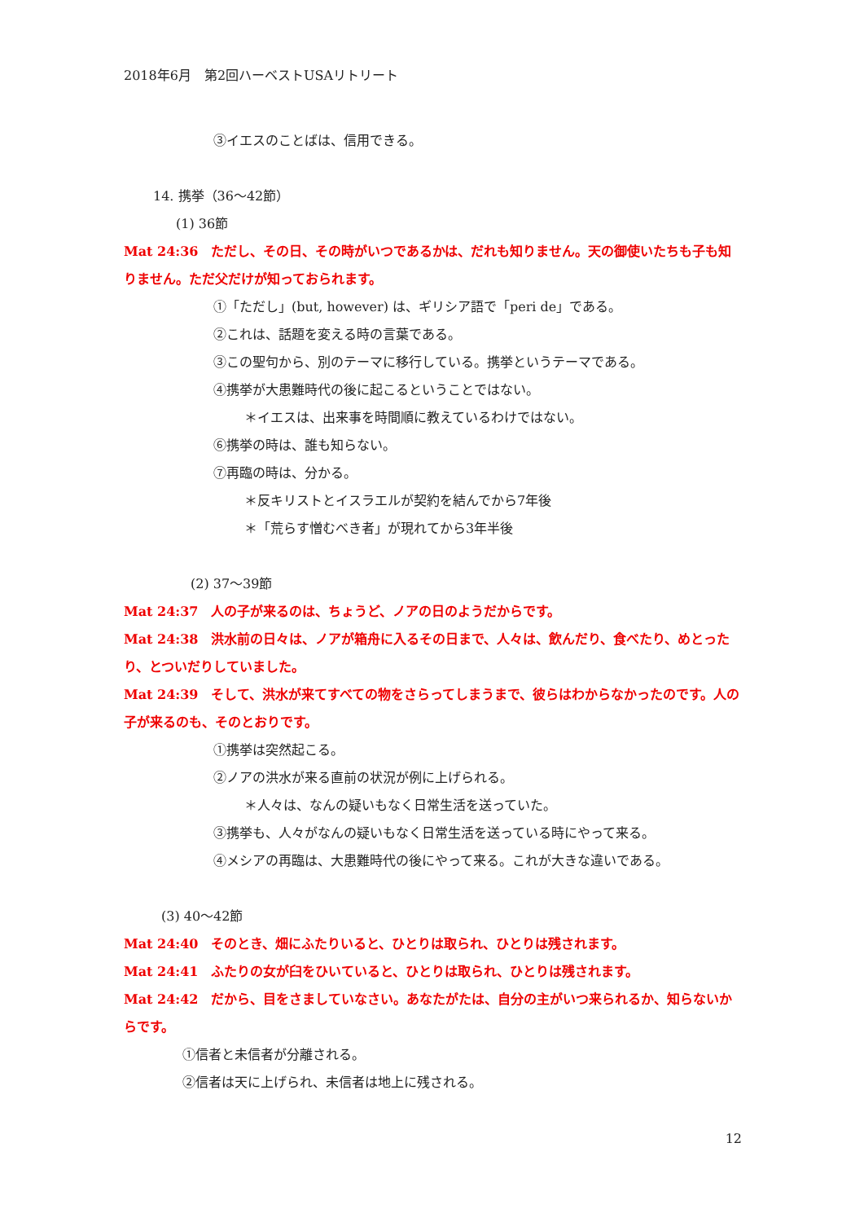2018年6月　第2回ハーベストUSAリトリート
③イエスのことばは、信用できる。
14. 携挙（36～42節）
(1) 36節
Mat 24:36　ただし、その日、その時がいつであるかは、だれも知りません。天の御使いたちも子も知りません。ただ父だけが知っておられます。
①「ただし」(but, however) は、ギリシア語で「peri de」である。
②これは、話題を変える時の言葉である。
③この聖句から、別のテーマに移行している。携挙というテーマである。
④携挙が大患難時代の後に起こるということではない。
＊イエスは、出来事を時間順に教えているわけではない。
⑥携挙の時は、誰も知らない。
⑦再臨の時は、分かる。
＊反キリストとイスラエルが契約を結んでから7年後
＊「荒らす憎むべき者」が現れてから3年半後
(2) 37～39節
Mat 24:37　人の子が来るのは、ちょうど、ノアの日のようだからです。
Mat 24:38　洪水前の日々は、ノアが箱舟に入るその日まで、人々は、飲んだり、食べたり、めとったり、とついだりしていました。
Mat 24:39　そして、洪水が来てすべての物をさらってしまうまで、彼らはわからなかったのです。人の子が来るのも、そのとおりです。
①携挙は突然起こる。
②ノアの洪水が来る直前の状況が例に上げられる。
＊人々は、なんの疑いもなく日常生活を送っていた。
③携挙も、人々がなんの疑いもなく日常生活を送っている時にやって来る。
④メシアの再臨は、大患難時代の後にやって来る。これが大きな違いである。
(3) 40～42節
Mat 24:40　そのとき、畑にふたりいると、ひとりは取られ、ひとりは残されます。
Mat 24:41　ふたりの女が臼をひいていると、ひとりは取られ、ひとりは残されます。
Mat 24:42　だから、目をさましていなさい。あなたがたは、自分の主がいつ来られるか、知らないからです。
①信者と未信者が分離される。
②信者は天に上げられ、未信者は地上に残される。
12